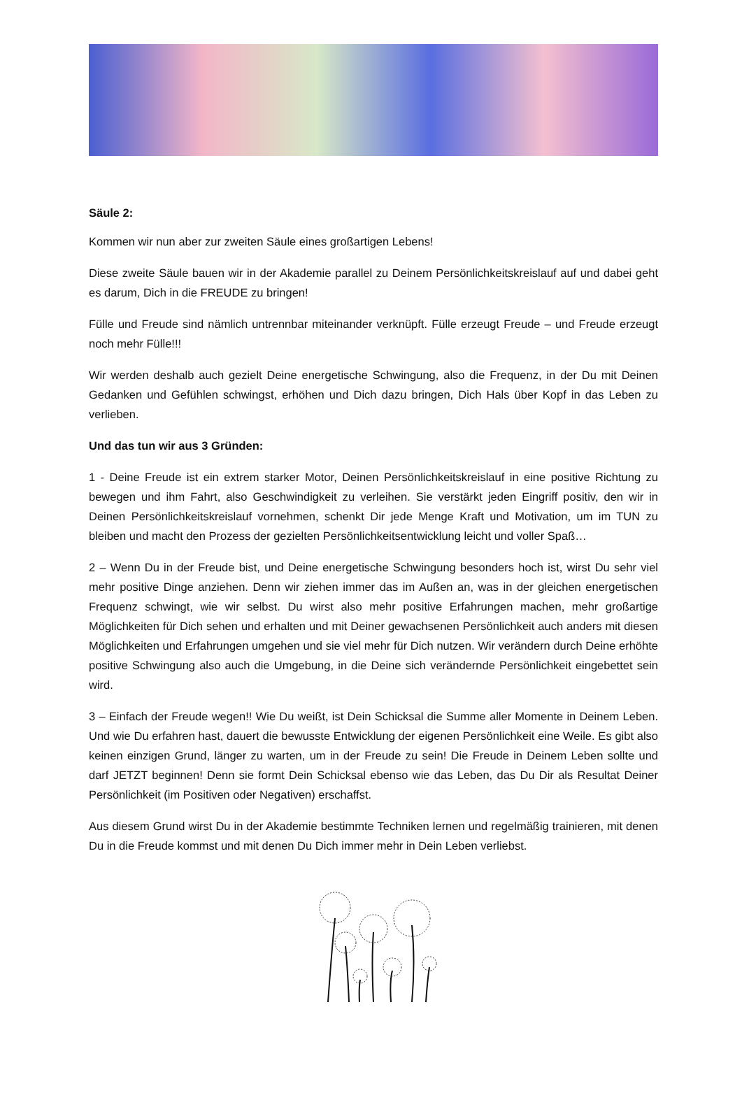Säule 2:
Kommen wir nun aber zur zweiten Säule eines großartigen Lebens!
Diese zweite Säule bauen wir in der Akademie parallel zu Deinem Persönlichkeitskreislauf auf und dabei geht es darum, Dich in die FREUDE zu bringen!
Fülle und Freude sind nämlich untrennbar miteinander verknüpft. Fülle erzeugt Freude – und Freude erzeugt noch mehr Fülle!!!
Wir werden deshalb auch gezielt Deine energetische Schwingung, also die Frequenz, in der Du mit Deinen Gedanken und Gefühlen schwingst, erhöhen und Dich dazu bringen, Dich Hals über Kopf in das Leben zu verlieben.
Und das tun wir aus 3 Gründen:
1 - Deine Freude ist ein extrem starker Motor, Deinen Persönlichkeitskreislauf in eine positive Richtung zu bewegen und ihm Fahrt, also Geschwindigkeit zu verleihen. Sie verstärkt jeden Eingriff positiv, den wir in Deinen Persönlichkeitskreislauf vornehmen, schenkt Dir jede Menge Kraft und Motivation, um im TUN zu bleiben und macht den Prozess der gezielten Persönlichkeitsentwicklung leicht und voller Spaß…
2 – Wenn Du in der Freude bist, und Deine energetische Schwingung besonders hoch ist, wirst Du sehr viel mehr positive Dinge anziehen. Denn wir ziehen immer das im Außen an, was in der gleichen energetischen Frequenz schwingt, wie wir selbst. Du wirst also mehr positive Erfahrungen machen, mehr großartige Möglichkeiten für Dich sehen und erhalten und mit Deiner gewachsenen Persönlichkeit auch anders mit diesen Möglichkeiten und Erfahrungen umgehen und sie viel mehr für Dich nutzen. Wir verändern durch Deine erhöhte positive Schwingung also auch die Umgebung, in die Deine sich verändernde Persönlichkeit eingebettet sein wird.
3 – Einfach der Freude wegen!! Wie Du weißt, ist Dein Schicksal die Summe aller Momente in Deinem Leben. Und wie Du erfahren hast, dauert die bewusste Entwicklung der eigenen Persönlichkeit eine Weile. Es gibt also keinen einzigen Grund, länger zu warten, um in der Freude zu sein! Die Freude in Deinem Leben sollte und darf JETZT beginnen! Denn sie formt Dein Schicksal ebenso wie das Leben, das Du Dir als Resultat Deiner Persönlichkeit (im Positiven oder Negativen) erschaffst.
Aus diesem Grund wirst Du in der Akademie bestimmte Techniken lernen und regelmäßig trainieren, mit denen Du in die Freude kommst und mit denen Du Dich immer mehr in Dein Leben verliebst.